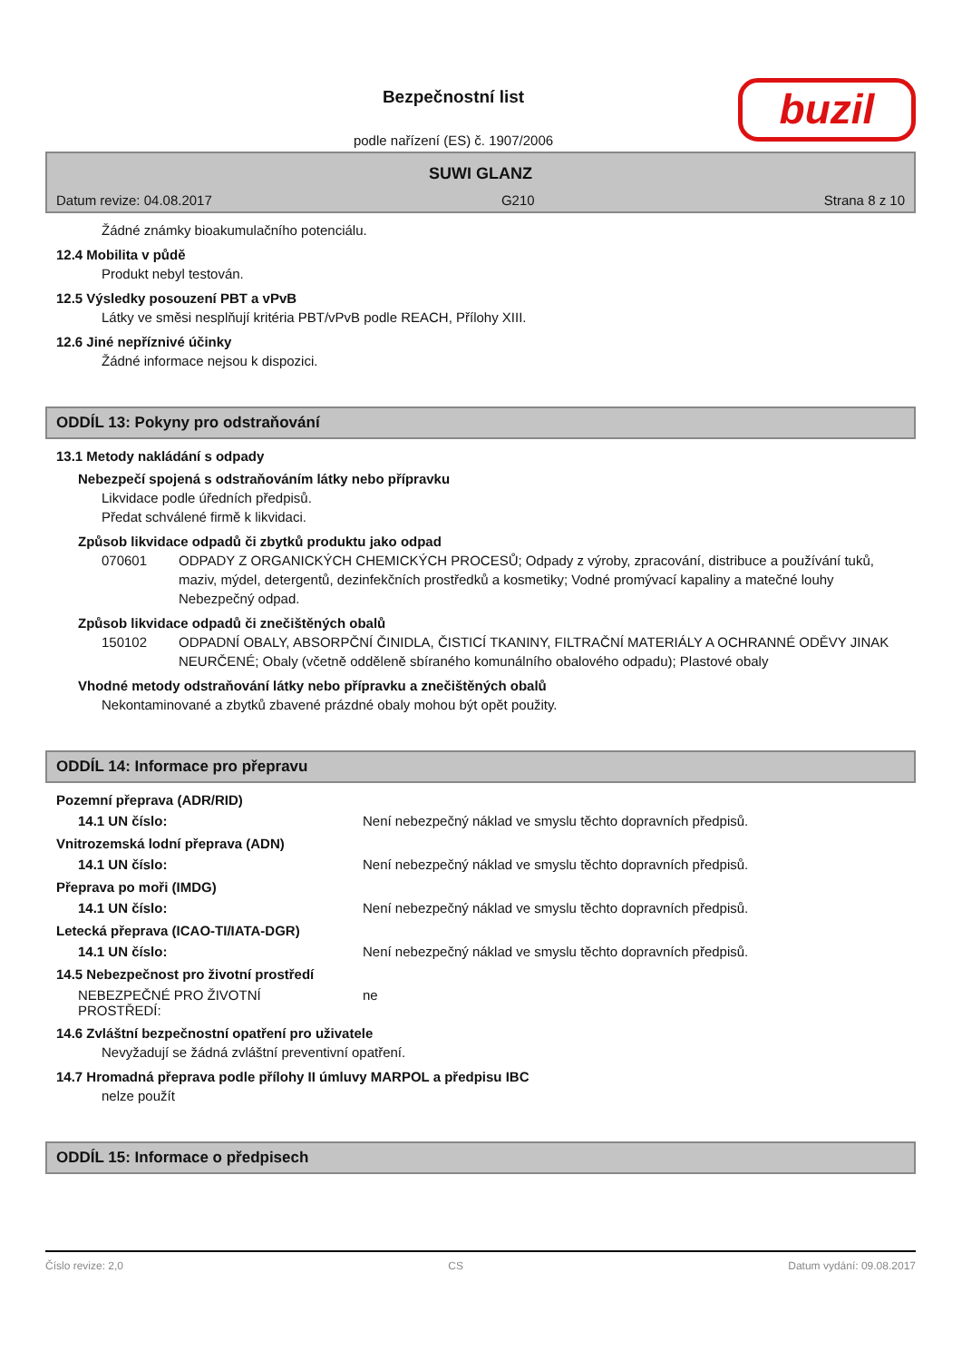buzil
Bezpečnostní list
podle nařízení (ES) č. 1907/2006
SUWI GLANZ
Datum revize: 04.08.2017 G210 Strana 8 z 10
Žádné známky bioakumulačního potenciálu.
12.4 Mobilita v půdě
Produkt nebyl testován.
12.5 Výsledky posouzení PBT a vPvB
Látky ve směsi nesplňují kritéria PBT/vPvB podle REACH, Přílohy XIII.
12.6 Jiné nepříznivé účinky
Žádné informace nejsou k dispozici.
ODDÍL 13: Pokyny pro odstraňování
13.1 Metody nakládání s odpady
Nebezpečí spojená s odstraňováním látky nebo přípravku
Likvidace podle úředních předpisů.
Předat schválené firmě k likvidaci.
Způsob likvidace odpadů či zbytků produktu jako odpad
070601 ODPADY Z ORGANICKÝCH CHEMICKÝCH PROCESŮ; Odpady z výroby, zpracování, distribuce a používání tuků, maziv, mýdel, detergentů, dezinfekčních prostředků a kosmetiky; Vodné promývací kapaliny a matečné louhy
Nebezpečný odpad.
Způsob likvidace odpadů či znečištěných obalů
150102 ODPADNÍ OBALY, ABSORPČNÍ ČINIDLA, ČISTICÍ TKANINY, FILTRAČNÍ MATERIÁLY A OCHRANNÉ ODĚVY JINAK NEURČENÉ; Obaly (včetně odděleně sbíraného komunálního obalového odpadu); Plastové obaly
Vhodné metody odstraňování látky nebo přípravku a znečištěných obalů
Nekontaminované a zbytků zbavené prázdné obaly mohou být opět použity.
ODDÍL 14: Informace pro přepravu
Pozemní přeprava (ADR/RID)
14.1 UN číslo: Není nebezpečný náklad ve smyslu těchto dopravních předpisů.
Vnitrozemská lodní přeprava (ADN)
14.1 UN číslo: Není nebezpečný náklad ve smyslu těchto dopravních předpisů.
Přeprava po moři (IMDG)
14.1 UN číslo: Není nebezpečný náklad ve smyslu těchto dopravních předpisů.
Letecká přeprava (ICAO-TI/IATA-DGR)
14.1 UN číslo: Není nebezpečný náklad ve smyslu těchto dopravních předpisů.
14.5 Nebezpečnost pro životní prostředí
NEBEZPEČNÉ PRO ŽIVOTNÍ
PROSTŘEDÍ: ne
14.6 Zvláštní bezpečnostní opatření pro uživatele
Nevyžadují se žádná zvláštní preventivní opatření.
14.7 Hromadná přeprava podle přílohy II úmluvy MARPOL a předpisu IBC
nelze použít
ODDÍL 15: Informace o předpisech
Číslo revize: 2,0 CS Datum vydání: 09.08.2017